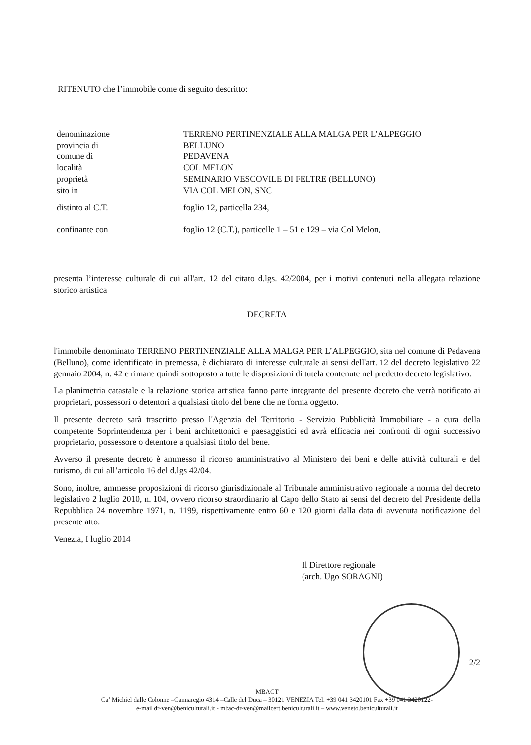RITENUTO che l’immobile come di seguito descritto:
denominazione TERRENO PERTINENZIALE ALLA MALGA PER L’ALPEGGIO
provincia di BELLUNO
comune di PEDAVENA
località COL MELON
proprietà SEMINARIO VESCOVILE DI FELTRE (BELLUNO)
sito in VIA COL MELON, SNC
distinto al C.T. foglio 12, particella 234,
confinante con foglio 12 (C.T.), particelle 1 – 51 e 129 – via Col Melon,
presenta l’interesse culturale di cui all'art. 12 del citato d.lgs. 42/2004, per i motivi contenuti nella allegata relazione storico artistica
DECRETA
l'immobile denominato TERRENO PERTINENZIALE ALLA MALGA PER L’ALPEGGIO, sita nel comune di Pedavena (Belluno), come identificato in premessa, è dichiarato di interesse culturale ai sensi dell'art. 12 del decreto legislativo 22 gennaio 2004, n. 42 e rimane quindi sottoposto a tutte le disposizioni di tutela contenute nel predetto decreto legislativo.
La planimetria catastale e la relazione storica artistica fanno parte integrante del presente decreto che verrà notificato ai proprietari, possessori o detentori a qualsiasi titolo del bene che ne forma oggetto.
Il presente decreto sarà trascritto presso l'Agenzia del Territorio - Servizio Pubblicità Immobiliare - a cura della competente Soprintendenza per i beni architettonici e paesaggistici ed avrà efficacia nei confronti di ogni successivo proprietario, possessore o detentore a qualsiasi titolo del bene.
Avverso il presente decreto è ammesso il ricorso amministrativo al Ministero dei beni e delle attività culturali e del turismo, di cui all’articolo 16 del d.lgs 42/04.
Sono, inoltre, ammesse proposizioni di ricorso giurisdizionale al Tribunale amministrativo regionale a norma del decreto legislativo 2 luglio 2010, n. 104, ovvero ricorso straordinario al Capo dello Stato ai sensi del decreto del Presidente della Repubblica 24 novembre 1971, n. 1199, rispettivamente entro 60 e 120 giorni dalla data di avvenuta notificazione del presente atto.
Venezia, I luglio 2014
Il Direttore regionale
(arch. Ugo SORAGNI)
2/2
MBACT
Ca’ Michiel dalle Colonne –Cannaregio 4314 –Calle del Duca – 30121 VENEZIA Tel. +39 041 3420101 Fax +39 041 3420122-
e-mail dr-ven@beniculturali.it - mbac-dr-ven@mailcert.beniculturali.it – www.veneto.beniculturali.it